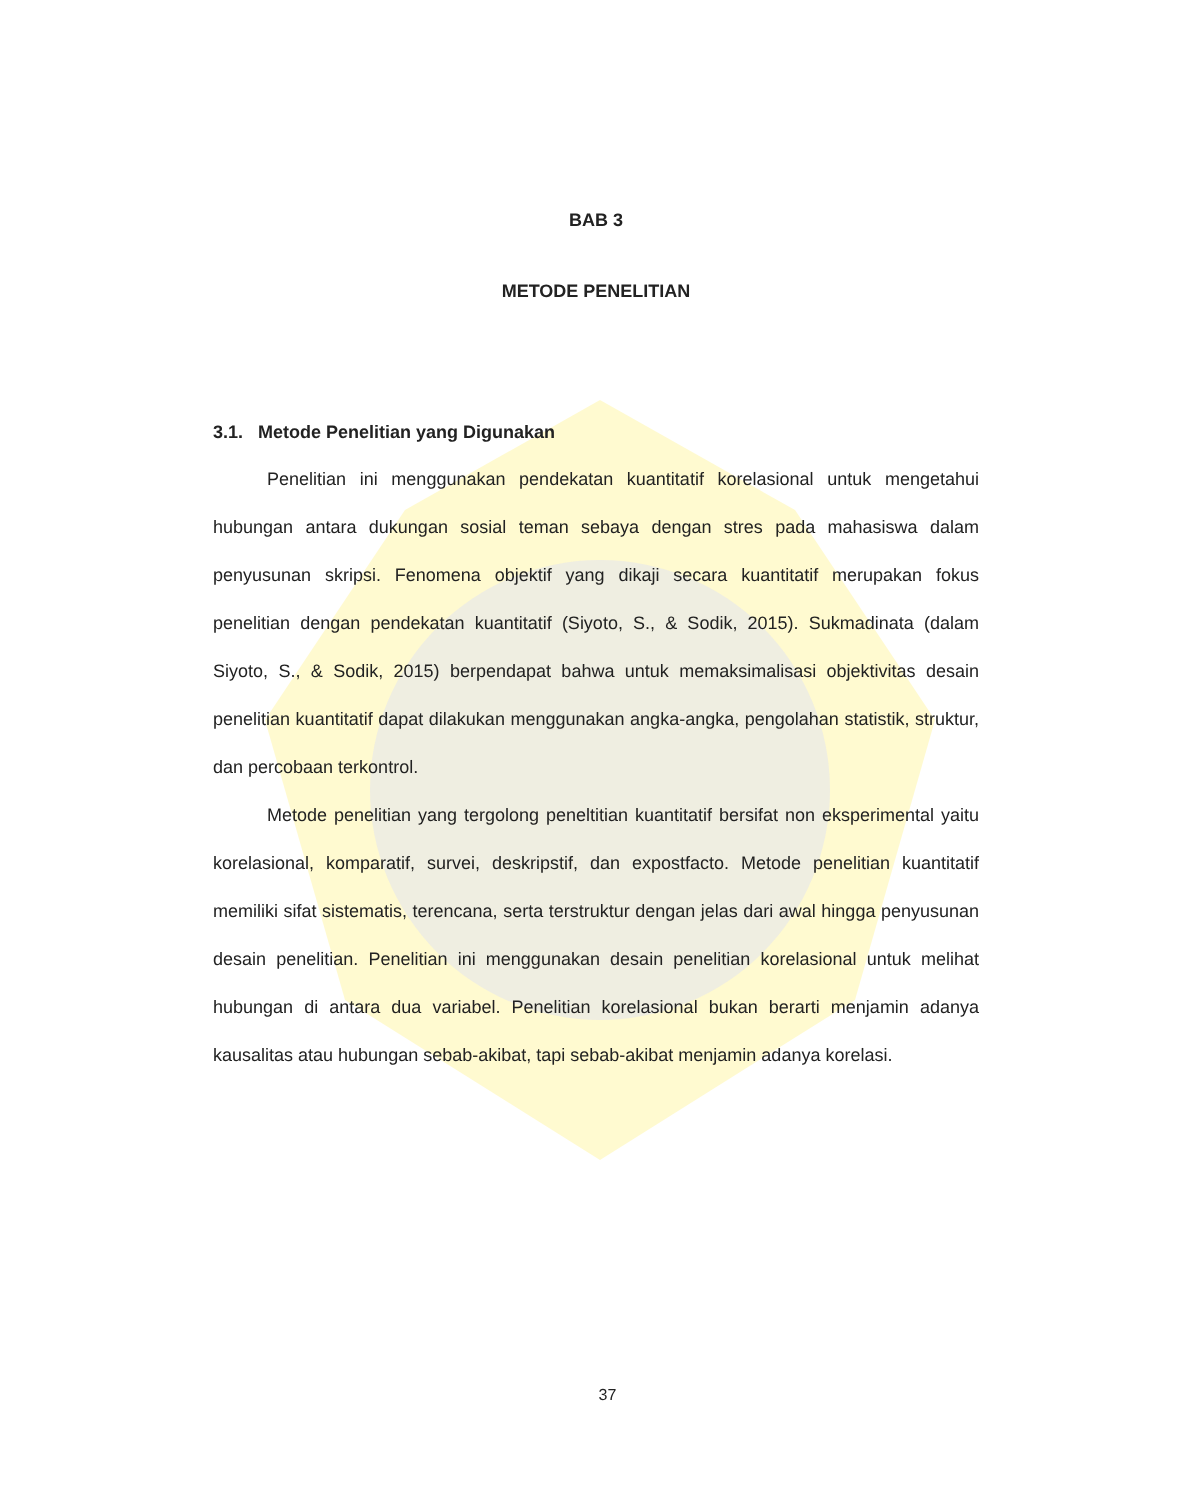BAB 3
METODE PENELITIAN
3.1. Metode Penelitian yang Digunakan
Penelitian ini menggunakan pendekatan kuantitatif korelasional untuk mengetahui hubungan antara dukungan sosial teman sebaya dengan stres pada mahasiswa dalam penyusunan skripsi. Fenomena objektif yang dikaji secara kuantitatif merupakan fokus penelitian dengan pendekatan kuantitatif (Siyoto, S., & Sodik, 2015). Sukmadinata (dalam Siyoto, S., & Sodik, 2015) berpendapat bahwa untuk memaksimalisasi objektivitas desain penelitian kuantitatif dapat dilakukan menggunakan angka-angka, pengolahan statistik, struktur, dan percobaan terkontrol.
Metode penelitian yang tergolong peneltitian kuantitatif bersifat non eksperimental yaitu korelasional, komparatif, survei, deskripstif, dan expostfacto. Metode penelitian kuantitatif memiliki sifat sistematis, terencana, serta terstruktur dengan jelas dari awal hingga penyusunan desain penelitian. Penelitian ini menggunakan desain penelitian korelasional untuk melihat hubungan di antara dua variabel. Penelitian korelasional bukan berarti menjamin adanya kausalitas atau hubungan sebab-akibat, tapi sebab-akibat menjamin adanya korelasi.
37